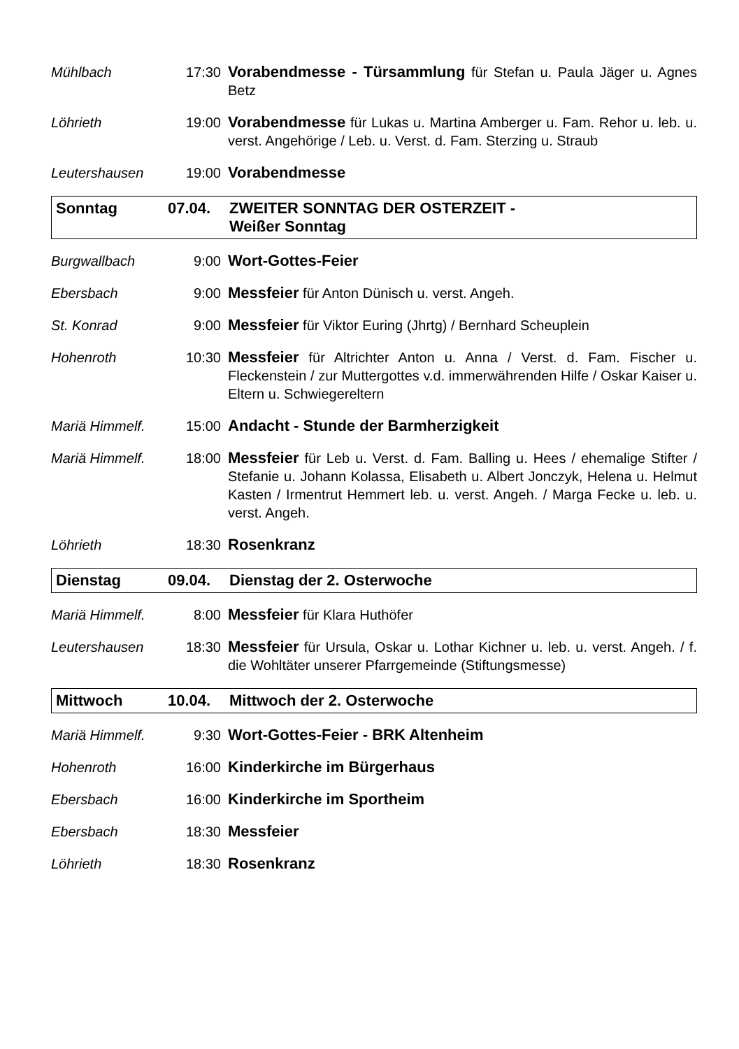Mühlbach 17:30 Vorabendmesse - Türsammlung für Stefan u. Paula Jäger u. Agnes Betz
Löhrieth 19:00 Vorabendmesse für Lukas u. Martina Amberger u. Fam. Rehor u. leb. u. verst. Angehörige / Leb. u. Verst. d. Fam. Sterzing u. Straub
Leutershausen 19:00 Vorabendmesse
Sonntag 07.04. ZWEITER SONNTAG DER OSTERZEIT -
Weißer Sonntag
Burgwallbach 9:00 Wort-Gottes-Feier
Ebersbach 9:00 Messfeier für Anton Dünisch u. verst. Angeh.
St. Konrad 9:00 Messfeier für Viktor Euring (Jhrtg) / Bernhard Scheuplein
Hohenroth 10:30 Messfeier für Altrichter Anton u. Anna / Verst. d. Fam. Fischer u. Fleckenstein / zur Muttergottes v.d. immerwährenden Hilfe / Oskar Kaiser u. Eltern u. Schwiegereltern
Mariä Himmelf. 15:00 Andacht - Stunde der Barmherzigkeit
Mariä Himmelf. 18:00 Messfeier für Leb u. Verst. d. Fam. Balling u. Hees / ehemalige Stifter / Stefanie u. Johann Kolassa, Elisabeth u. Albert Jonczyk, Helena u. Helmut Kasten / Irmentrut Hemmert leb. u. verst. Angeh. / Marga Fecke u. leb. u. verst. Angeh.
Löhrieth 18:30 Rosenkranz
Dienstag 09.04. Dienstag der 2. Osterwoche
Mariä Himmelf. 8:00 Messfeier für Klara Huthöfer
Leutershausen 18:30 Messfeier für Ursula, Oskar u. Lothar Kichner u. leb. u. verst. Angeh. / f. die Wohltäter unserer Pfarrgemeinde (Stiftungsmesse)
Mittwoch 10.04. Mittwoch der 2. Osterwoche
Mariä Himmelf. 9:30 Wort-Gottes-Feier - BRK Altenheim
Hohenroth 16:00 Kinderkirche im Bürgerhaus
Ebersbach 16:00 Kinderkirche im Sportheim
Ebersbach 18:30 Messfeier
Löhrieth 18:30 Rosenkranz